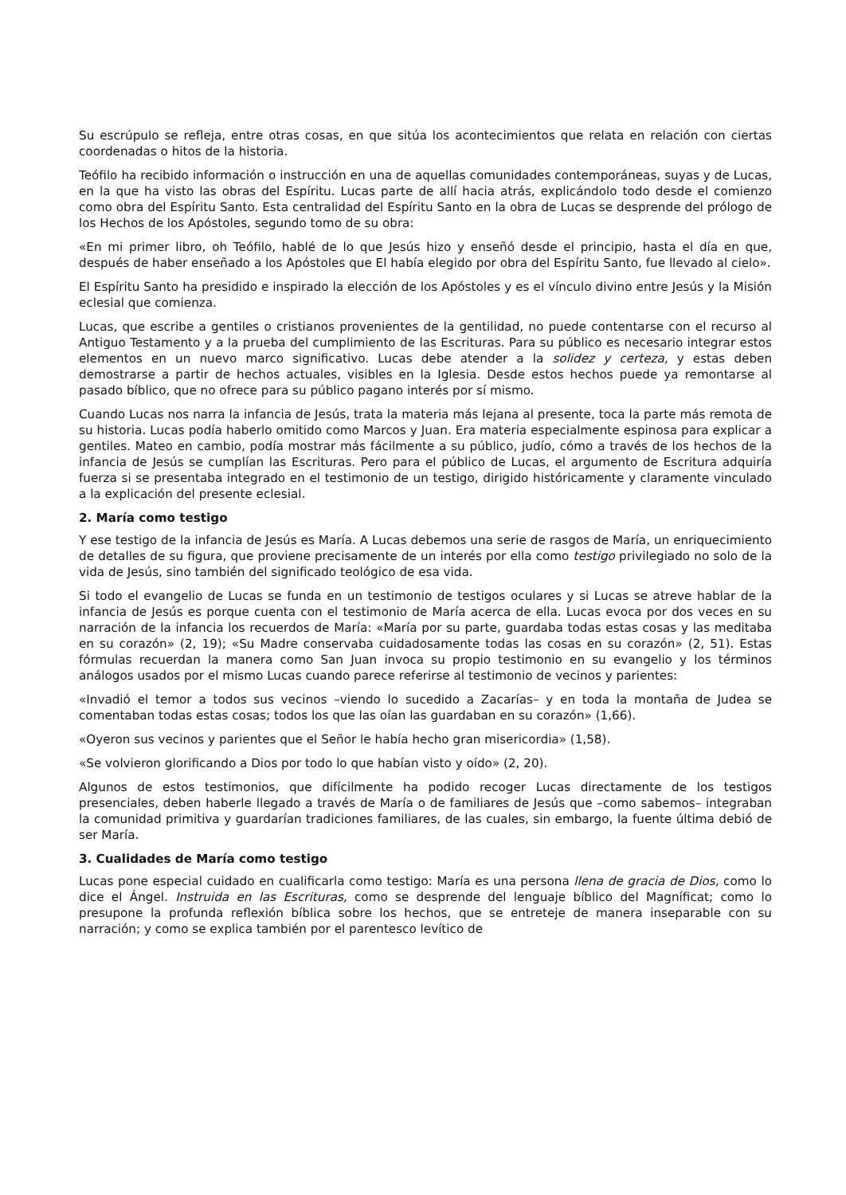Su escrúpulo se refleja, entre otras cosas, en que sitúa los acontecimientos que relata en relación con ciertas coordenadas o hitos de la historia.
Teófilo ha recibido información o instrucción en una de aquellas comunidades contemporáneas, suyas y de Lucas, en la que ha visto las obras del Espíritu. Lucas parte de allí hacia atrás, explicándolo todo desde el comienzo como obra del Espíritu Santo. Esta centralidad del Espíritu Santo en la obra de Lucas se desprende del prólogo de los Hechos de los Apóstoles, segundo tomo de su obra:
«En mi primer libro, oh Teófilo, hablé de lo que Jesús hizo y enseñó desde el principio, hasta el día en que, después de haber enseñado a los Apóstoles que El había elegido por obra del Espíritu Santo, fue llevado al cielo».
El Espíritu Santo ha presidido e inspirado la elección de los Apóstoles y es el vínculo divino entre Jesús y la Misión eclesial que comienza.
Lucas, que escribe a gentiles o cristianos provenientes de la gentilidad, no puede contentarse con el recurso al Antiguo Testamento y a la prueba del cumplimiento de las Escrituras. Para su público es necesario integrar estos elementos en un nuevo marco significativo. Lucas debe atender a la solidez y certeza, y estas deben demostrarse a partir de hechos actuales, visibles en la Iglesia. Desde estos hechos puede ya remontarse al pasado bíblico, que no ofrece para su público pagano interés por sí mismo.
Cuando Lucas nos narra la infancia de Jesús, trata la materia más lejana al presente, toca la parte más remota de su historia. Lucas podía haberlo omitido como Marcos y Juan. Era materia especialmente espinosa para explicar a gentiles. Mateo en cambio, podía mostrar más fácilmente a su público, judío, cómo a través de los hechos de la infancia de Jesús se cumplían las Escrituras. Pero para el público de Lucas, el argumento de Escritura adquiría fuerza si se presentaba integrado en el testimonio de un testigo, dirigido históricamente y claramente vinculado a la explicación del presente eclesial.
2. María como testigo
Y ese testigo de la infancia de Jesús es María. A Lucas debemos una serie de rasgos de María, un enriquecimiento de detalles de su figura, que proviene precisamente de un interés por ella como testigo privilegiado no solo de la vida de Jesús, sino también del significado teológico de esa vida.
Si todo el evangelio de Lucas se funda en un testimonio de testigos oculares y si Lucas se atreve hablar de la infancia de Jesús es porque cuenta con el testimonio de María acerca de ella. Lucas evoca por dos veces en su narración de la infancia los recuerdos de María: «María por su parte, guardaba todas estas cosas y las meditaba en su corazón» (2, 19); «Su Madre conservaba cuidadosamente todas las cosas en su corazón» (2, 51). Estas fórmulas recuerdan la manera como San Juan invoca su propio testimonio en su evangelio y los términos análogos usados por el mismo Lucas cuando parece referirse al testimonio de vecinos y parientes:
«Invadió el temor a todos sus vecinos –viendo lo sucedido a Zacarías– y en toda la montaña de Judea se comentaban todas estas cosas; todos los que las oían las guardaban en su corazón» (1,66).
«Oyeron sus vecinos y parientes que el Señor le había hecho gran misericordia» (1,58).
«Se volvieron glorificando a Dios por todo lo que habían visto y oído» (2, 20).
Algunos de estos testimonios, que difícilmente ha podido recoger Lucas directamente de los testigos presenciales, deben haberle llegado a través de María o de familiares de Jesús que –como sabemos– integraban la comunidad primitiva y guardarían tradiciones familiares, de las cuales, sin embargo, la fuente última debió de ser María.
3. Cualidades de María como testigo
Lucas pone especial cuidado en cualificarla como testigo: María es una persona llena de gracia de Dios, como lo dice el Ángel. Instruida en las Escrituras, como se desprende del lenguaje bíblico del Magníficat; como lo presupone la profunda reflexión bíblica sobre los hechos, que se entreteje de manera inseparable con su narración; y como se explica también por el parentesco levítico de